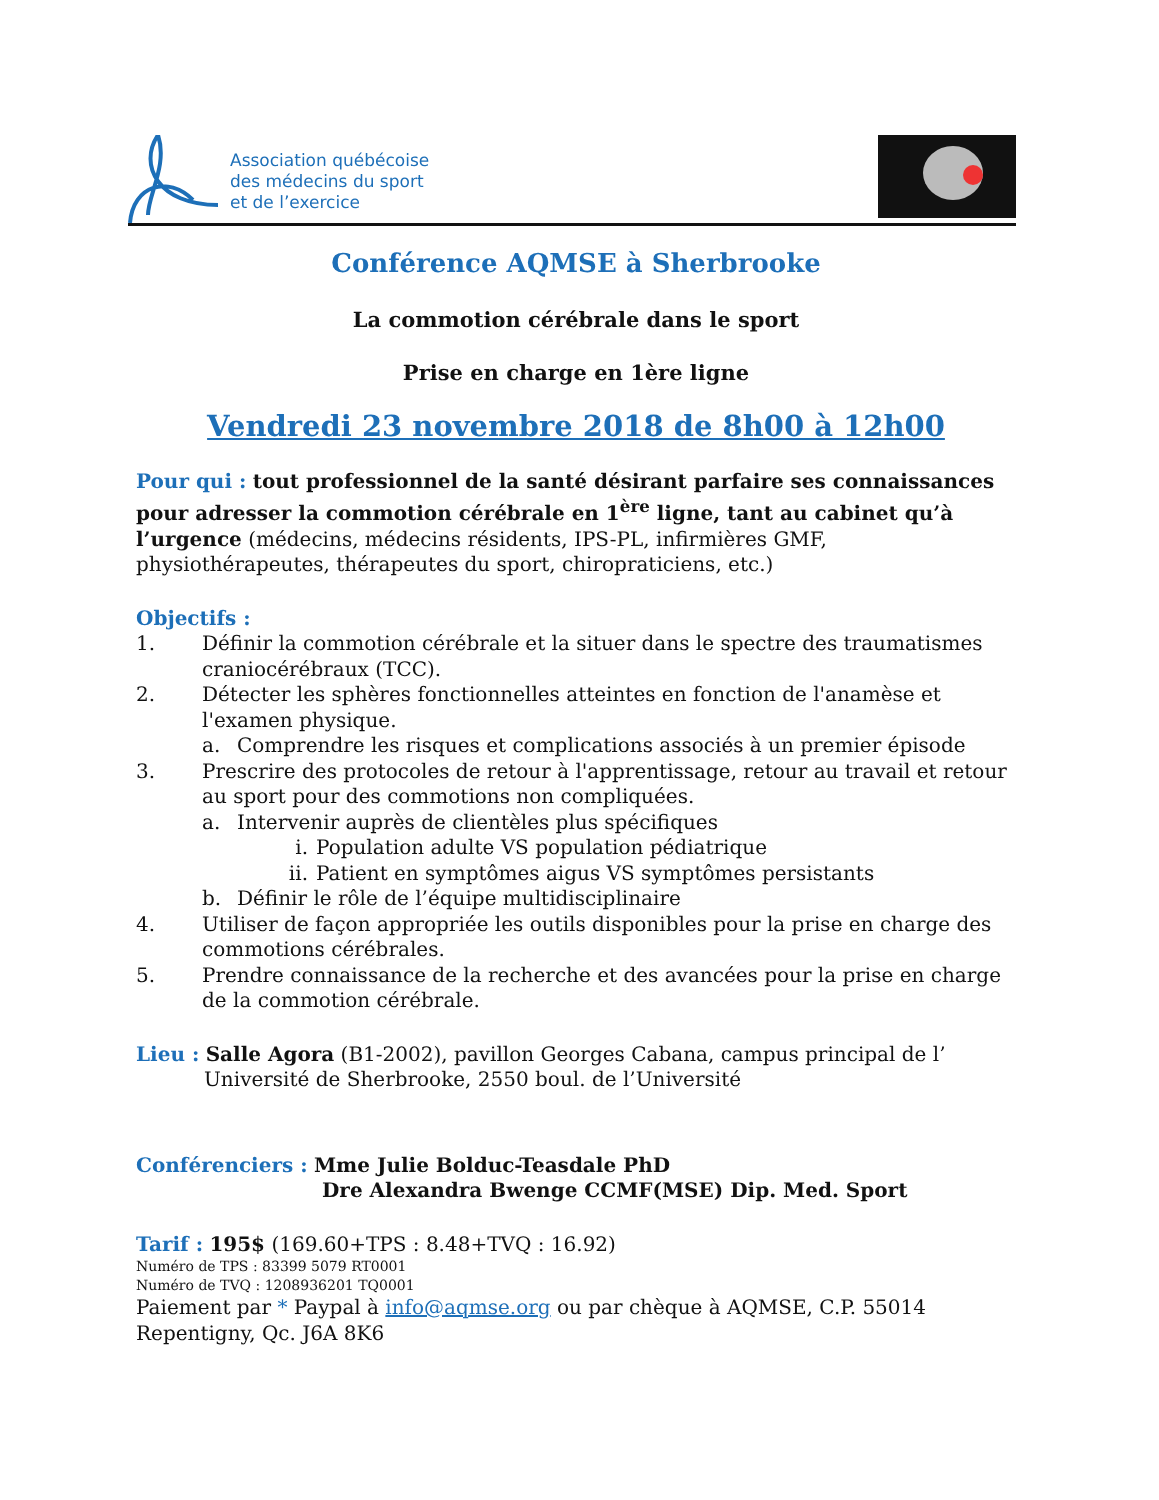Association québécoise
des médecins du sport
et de l’exercice
Conférence AQMSE à Sherbrooke
La commotion cérébrale dans le sport
Prise en charge en 1ère ligne
Vendredi 23 novembre 2018 de 8h00 à 12h00
Pour qui : tout professionnel de la santé désirant parfaire ses connaissances pour adresser la commotion cérébrale en 1<sup>ère</sup> ligne, tant au cabinet qu’à l’urgence (médecins, médecins résidents, IPS-PL, infirmières GMF, physiothérapeutes, thérapeutes du sport, chiropraticiens, etc.)
Objectifs :
1. Définir la commotion cérébrale et la situer dans le spectre des traumatismes craniocérébraux (TCC).
2. Détecter les sphères fonctionnelles atteintes en fonction de l'anamèse et l'examen physique.
a. Comprendre les risques et complications associés à un premier épisode
3. Prescrire des protocoles de retour à l'apprentissage, retour au travail et retour au sport pour des commotions non compliquées.
a. Intervenir auprès de clientèles plus spécifiques
i. Population adulte VS population pédiatrique
ii. Patient en symptômes aigus VS symptômes persistants
b. Définir le rôle de l’équipe multidisciplinaire
4. Utiliser de façon appropriée les outils disponibles pour la prise en charge des commotions cérébrales.
5. Prendre connaissance de la recherche et des avancées pour la prise en charge de la commotion cérébrale.
Lieu : Salle Agora (B1-2002), pavillon Georges Cabana, campus principal de l’ Université de Sherbrooke, 2550 boul. de l’Université
Conférenciers : Mme Julie Bolduc-Teasdale PhD
Dre Alexandra Bwenge CCMF(MSE) Dip. Med. Sport
Tarif : 195$ (169.60+TPS : 8.48+TVQ : 16.92)
Numéro de TPS : 83399 5079 RT0001
Numéro de TVQ : 1208936201 TQ0001
Paiement par * Paypal à info@aqmse.org ou par chèque à AQMSE, C.P. 55014 Repentigny, Qc. J6A 8K6